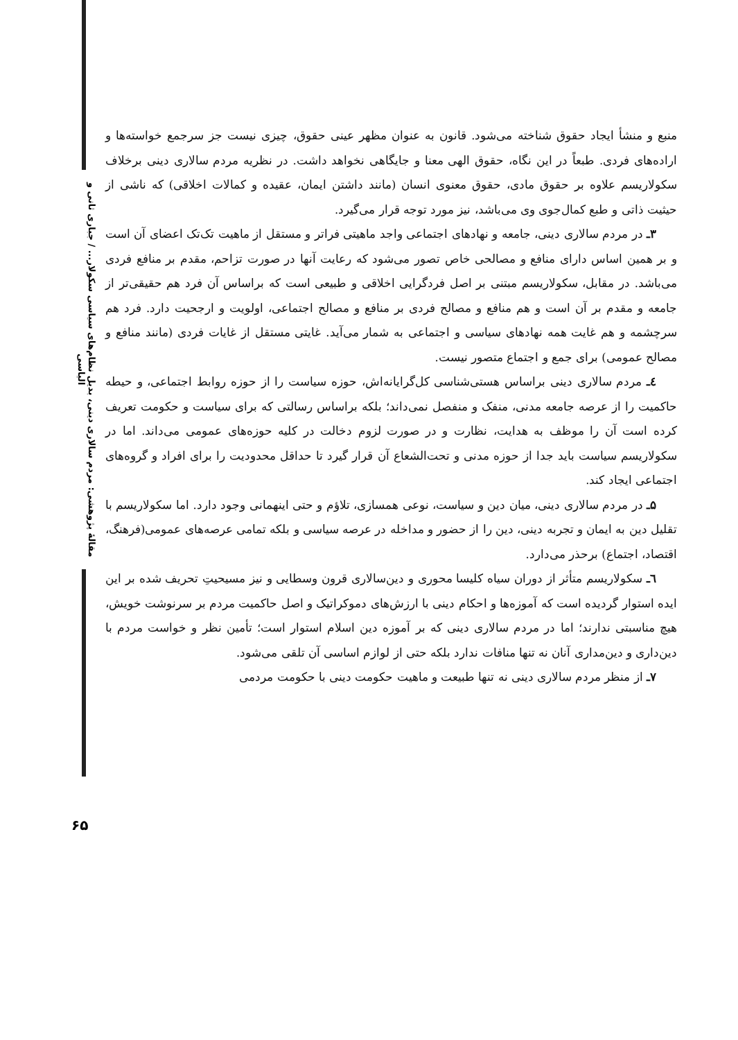مقالهٔ پژوهشی: مردم سالاری دینی، بدیل نظام‌های سیاسی سکولار... / جباری ثانی و الیاسی
منبع و منشأ ایجاد حقوق شناخته می‌شود. قانون به عنوان مظهر عینی حقوق، چیزی نیست جز سرجمع خواسته‌ها و اراده‌های فردی. طبعاً در این نگاه، حقوق الهی معنا و جایگاهی نخواهد داشت. در نظریه مردم سالاری دینی برخلاف سکولاریسم علاوه بر حقوق مادی، حقوق معنوی انسان (مانند داشتن ایمان، عقیده و کمالات اخلاقی) که ناشی از حیثیت ذاتی و طبع کمال‌جوی وی می‌باشد، نیز مورد توجه قرار می‌گیرد.
۳ـ در مردم سالاری دینی، جامعه و نهادهای اجتماعی واجد ماهیتی فراتر و مستقل از ماهیت تک‌تک اعضای آن است و بر همین اساس دارای منافع و مصالحی خاص تصور می‌شود که رعایت آنها در صورت تزاحم، مقدم بر منافع فردی می‌باشد. در مقابل، سکولاریسم مبتنی بر اصل فردگرایی اخلاقی و طبیعی است که براساس آن فرد هم حقیقی‌تر از جامعه و مقدم بر آن است و هم منافع و مصالح فردی بر منافع و مصالح اجتماعی، اولویت و ارجحیت دارد. فرد هم سرچشمه و هم غایت همه نهادهای سیاسی و اجتماعی به شمار می‌آید. غایتی مستقل از غایات فردی (مانند منافع و مصالح عمومی) برای جمع و اجتماع متصور نیست.
٤ـ مردم سالاری دینی براساس هستی‌شناسی کل‌گرایانه‌اش، حوزه سیاست را از حوزه روابط اجتماعی، و حیطه حاکمیت را از عرصه جامعه مدنی، منفک و منفصل نمی‌داند؛ بلکه براساس رسالتی که برای سیاست و حکومت تعریف کرده است آن را موظف به هدایت، نظارت و در صورت لزوم دخالت در کلیه حوزه‌های عمومی می‌داند. اما در سکولاریسم سیاست باید جدا از حوزه مدنی و تحت‌الشعاع آن قرار گیرد تا حداقل محدودیت را برای افراد و گروه‌های اجتماعی ایجاد کند.
۵ـ در مردم سالاری دینی، میان دین و سیاست، نوعی همسازی، تلاؤم و حتی اینهمانی وجود دارد. اما سکولاریسم با تقلیل دین به ایمان و تجربه دینی، دین را از حضور و مداخله در عرصه سیاسی و بلکه تمامی عرصه‌های عمومی(فرهنگ، اقتصاد، اجتماع) برحذر می‌دارد.
٦ـ سکولاریسم متأثر از دوران سیاه کلیسا محوری و دین‌سالاری قرون وسطایی و نیز مسیحیتِ تحریف شده بر این ایده استوار گردیده است که آموزه‌ها و احکام دینی با ارزش‌های دموکراتیک و اصل حاکمیت مردم بر سرنوشت خویش، هیچ مناسبتی ندارند؛ اما در مردم سالاری دینی که بر آموزه دین اسلام استوار است؛ تأمین نظر و خواست مردم با دین‌داری و دین‌مداری آنان نه تنها منافات ندارد بلکه حتی از لوازم اساسی آن تلقی می‌شود.
۷ـ از منظر مردم سالاری دینی نه تنها طبیعت و ماهیت حکومت دینی با حکومت مردمی
۶۵